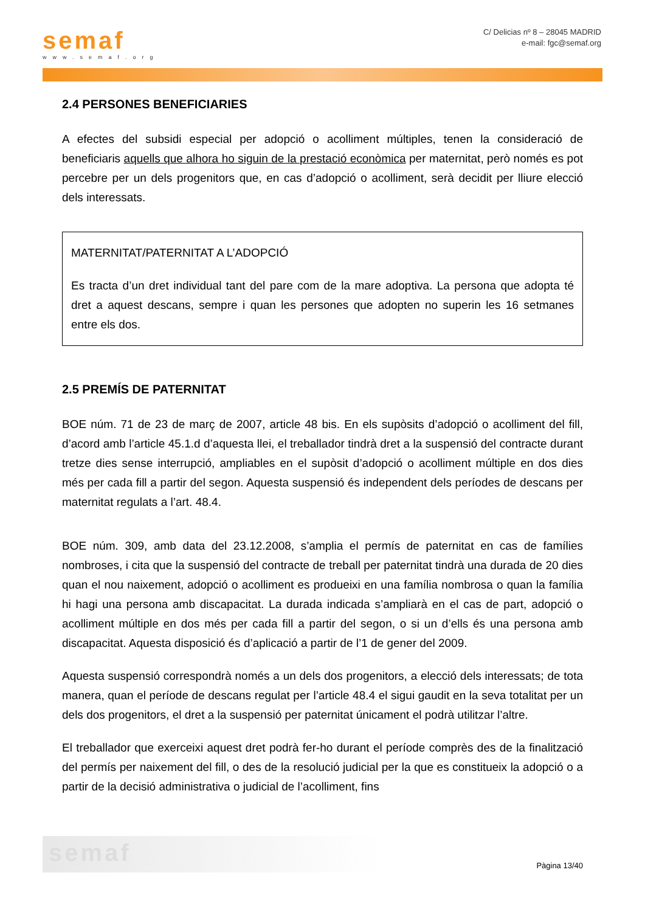semaf
www.semaf.org
C/ Delicias nº 8 – 28045 MADRID
e-mail: fgc@semaf.org
2.4 PERSONES BENEFICIARIES
A efectes del subsidi especial per adopció o acolliment múltiples, tenen la consideració de beneficiaris aquells que alhora ho siguin de la prestació econòmica per maternitat, però només es pot percebre per un dels progenitors que, en cas d’adopció o acolliment, serà decidit per lliure elecció dels interessats.
MATERNITAT/PATERNITAT A L’ADOPCIÓ
Es tracta d’un dret individual tant del pare com de la mare adoptiva. La persona que adopta té dret a aquest descans, sempre i quan les persones que adopten no superin les 16 setmanes entre els dos.
2.5 PREMÍS DE PATERNITAT
BOE núm. 71 de 23 de març de 2007, article 48 bis. En els supòsits d’adopció o acolliment del fill, d’acord amb l’article 45.1.d d’aquesta llei, el treballador tindrà dret a la suspensió del contracte durant tretze dies sense interrupció, ampliables en el supòsit d’adopció o acolliment múltiple en dos dies més per cada fill a partir del segon. Aquesta suspensió és independent dels períodes de descans per maternitat regulats a l’art. 48.4.
BOE núm. 309, amb data del 23.12.2008, s’amplia el permís de paternitat en cas de famílies nombroses, i cita que la suspensió del contracte de treball per paternitat tindrà una durada de 20 dies quan el nou naixement, adopció o acolliment es produeixi en una família nombrosa o quan la família hi hagi una persona amb discapacitat. La durada indicada s’ampliarà en el cas de part, adopció o acolliment múltiple en dos més per cada fill a partir del segon, o si un d’ells és una persona amb discapacitat. Aquesta disposició és d’aplicació a partir de l’1 de gener del 2009.
Aquesta suspensió correspondrà només a un dels dos progenitors, a elecció dels interessats; de tota manera, quan el període de descans regulat per l’article 48.4 el sigui gaudit en la seva totalitat per un dels dos progenitors, el dret a la suspensió per paternitat únicament el podrà utilitzar l’altre.
El treballador que exerceixi aquest dret podrà fer-ho durant el període comprès des de la finalització del permís per naixement del fill, o des de la resolució judicial per la que es constitueix la adopció o a partir de la decisió administrativa o judicial de l’acolliment, fins
semaf
Pàgina 13/40